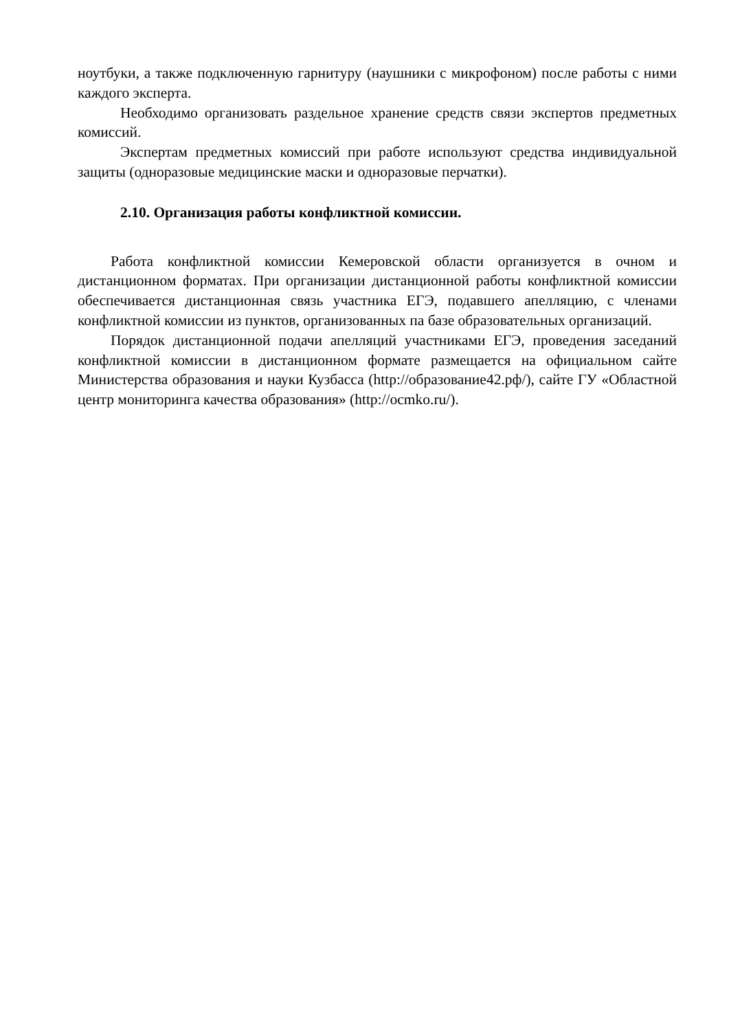ноутбуки, а также подключенную гарнитуру (наушники с микрофоном) после работы с ними каждого эксперта.
Необходимо организовать раздельное хранение средств связи экспертов предметных комиссий.
Экспертам предметных комиссий при работе используют средства индивидуальной защиты (одноразовые медицинские маски и одноразовые перчатки).
2.10. Организация работы конфликтной комиссии.
Работа конфликтной комиссии Кемеровской области организуется в очном и дистанционном форматах. При организации дистанционной работы конфликтной комиссии обеспечивается дистанционная связь участника ЕГЭ, подавшего апелляцию, с членами конфликтной комиссии из пунктов, организованных па базе образовательных организаций.
Порядок дистанционной подачи апелляций участниками ЕГЭ, проведения заседаний конфликтной комиссии в дистанционном формате размещается на официальном сайте Министерства образования и науки Кузбасса (http://образование42.рф/), сайте ГУ «Областной центр мониторинга качества образования» (http://ocmko.ru/).